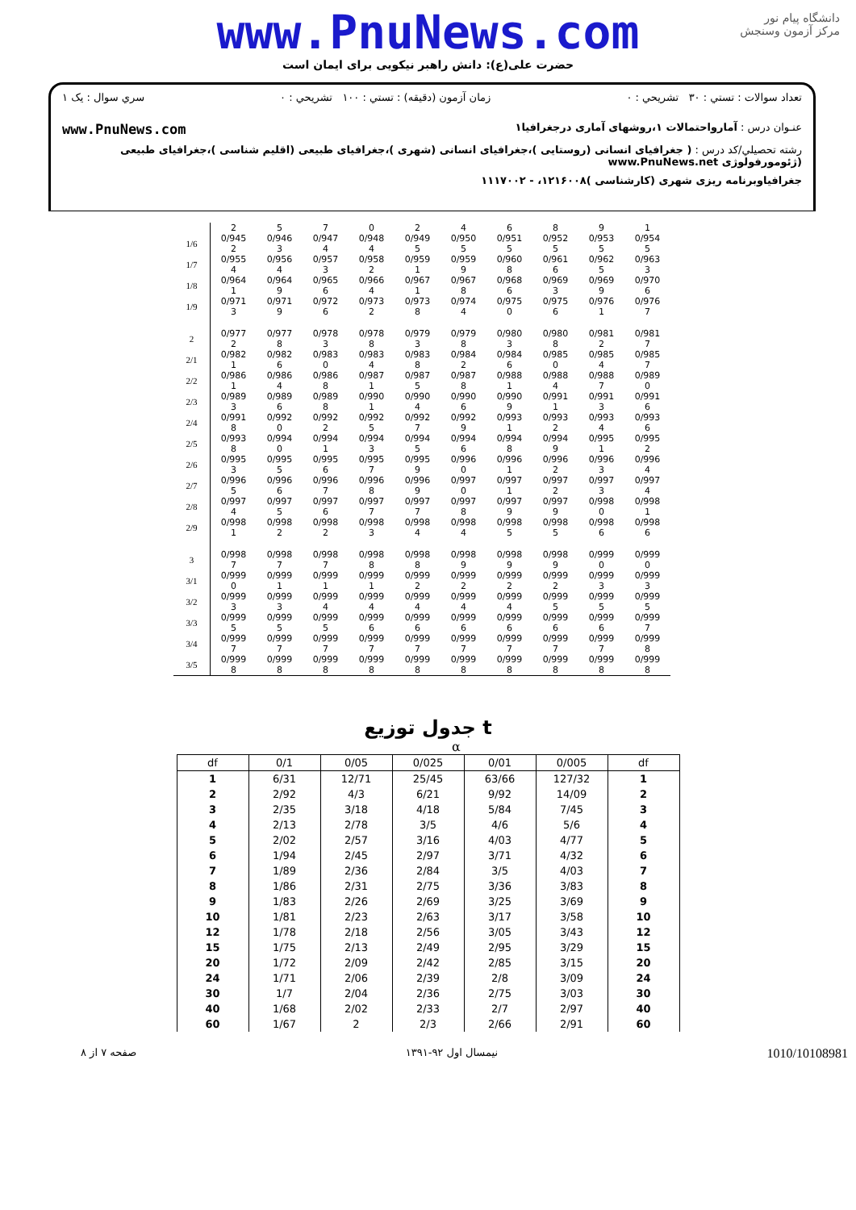www.PnuNews.com
دانشگاه پیام نور
مرکز آزمون وسنجش
حضرت علی(ع): دانش راهبر نیکویی برای ایمان است
تعداد سوالات : تستي : ۳۰ تشريحي : ۰ زمان آزمون (دقيقه) : تستي : ۱۰۰ تشريحي : ۰ سري سوال : يک ۱
عنـوان درس : آمارواحتمالات ۱،روشهای آماری درجغرافیا۱ www.PnuNews.com
رشته تحصيلي/کد درس : ( جغرافیای انسانی (روستایی )،جغرافیای انسانی (شهری )،جغرافیای طبیعی (اقلیم شناسی )،جغرافیای طبیعی (ژئومورفولوژی www.PnuNews.net
جغرافیاوبرنامه ریزی شهری (کارشناسی )۱۲۱۶۰۰۸، - ۱۱۱۷۰۰۲
| | 2 | 5 | 7 | 0 | 2 | 4 | 6 | 8 | 9 | 1 |
| 1/6 | 0/945 2 | 0/946 3 | 0/947 4 | 0/948 4 | 0/949 5 | 0/950 5 | 0/951 5 | 0/952 5 | 0/953 5 | 0/954 5 |
| 1/7 | 0/955 4 | 0/956 4 | 0/957 3 | 0/958 2 | 0/959 1 | 0/959 9 | 0/960 8 | 0/961 6 | 0/962 5 | 0/963 3 |
| 1/8 | 0/964 1 | 0/964 9 | 0/965 6 | 0/966 4 | 0/967 1 | 0/967 8 | 0/968 6 | 0/969 3 | 0/969 9 | 0/970 6 |
| 1/9 | 0/971 3 | 0/971 9 | 0/972 6 | 0/973 2 | 0/973 8 | 0/974 4 | 0/975 0 | 0/975 6 | 0/976 1 | 0/976 7 |
| 2 | 0/977 2 | 0/977 8 | 0/978 3 | 0/978 8 | 0/979 3 | 0/979 8 | 0/980 3 | 0/980 8 | 0/981 2 | 0/981 7 |
| 2/1 | 0/982 1 | 0/982 6 | 0/983 0 | 0/983 4 | 0/983 8 | 0/984 2 | 0/984 6 | 0/985 0 | 0/985 4 | 0/985 7 |
| 2/2 | 0/986 1 | 0/986 4 | 0/986 8 | 0/987 1 | 0/987 5 | 0/987 8 | 0/988 1 | 0/988 4 | 0/988 7 | 0/989 0 |
| 2/3 | 0/989 3 | 0/989 6 | 0/989 8 | 0/990 1 | 0/990 4 | 0/990 6 | 0/990 9 | 0/991 1 | 0/991 3 | 0/991 6 |
| 2/4 | 0/991 8 | 0/992 0 | 0/992 2 | 0/992 5 | 0/992 7 | 0/992 9 | 0/993 1 | 0/993 2 | 0/993 4 | 0/993 6 |
| 2/5 | 0/993 8 | 0/994 0 | 0/994 1 | 0/994 3 | 0/994 5 | 0/994 6 | 0/994 8 | 0/994 9 | 0/995 1 | 0/995 2 |
| 2/6 | 0/995 3 | 0/995 5 | 0/995 6 | 0/995 7 | 0/995 9 | 0/996 0 | 0/996 1 | 0/996 2 | 0/996 3 | 0/996 4 |
| 2/7 | 0/996 5 | 0/996 6 | 0/996 7 | 0/996 8 | 0/996 9 | 0/997 0 | 0/997 1 | 0/997 2 | 0/997 3 | 0/997 4 |
| 2/8 | 0/997 4 | 0/997 5 | 0/997 6 | 0/997 7 | 0/997 7 | 0/997 8 | 0/997 9 | 0/997 9 | 0/998 0 | 0/998 1 |
| 2/9 | 0/998 1 | 0/998 2 | 0/998 2 | 0/998 3 | 0/998 4 | 0/998 4 | 0/998 5 | 0/998 5 | 0/998 6 | 0/998 6 |
| 3 | 0/998 7 | 0/998 7 | 0/998 7 | 0/998 8 | 0/998 8 | 0/998 9 | 0/998 9 | 0/998 9 | 0/999 0 | 0/999 0 |
| 3/1 | 0/999 0 | 0/999 1 | 0/999 1 | 0/999 1 | 0/999 2 | 0/999 2 | 0/999 2 | 0/999 2 | 0/999 3 | 0/999 3 |
| 3/2 | 0/999 3 | 0/999 3 | 0/999 4 | 0/999 4 | 0/999 4 | 0/999 4 | 0/999 4 | 0/999 5 | 0/999 5 | 0/999 5 |
| 3/3 | 0/999 5 | 0/999 5 | 0/999 5 | 0/999 6 | 0/999 6 | 0/999 6 | 0/999 6 | 0/999 6 | 0/999 6 | 0/999 7 |
| 3/4 | 0/999 7 | 0/999 7 | 0/999 7 | 0/999 7 | 0/999 7 | 0/999 7 | 0/999 7 | 0/999 7 | 0/999 7 | 0/999 8 |
| 3/5 | 0/999 8 | 0/999 8 | 0/999 8 | 0/999 8 | 0/999 8 | 0/999 8 | 0/999 8 | 0/999 8 | 0/999 8 | 0/999 8 |
جدول توزیع t
α
| df | 0/1 | 0/05 | 0/025 | 0/01 | 0/005 | df |
| --- | --- | --- | --- | --- | --- | --- |
| 1 | 6/31 | 12/71 | 25/45 | 63/66 | 127/32 | 1 |
| 2 | 2/92 | 4/3 | 6/21 | 9/92 | 14/09 | 2 |
| 3 | 2/35 | 3/18 | 4/18 | 5/84 | 7/45 | 3 |
| 4 | 2/13 | 2/78 | 3/5 | 4/6 | 5/6 | 4 |
| 5 | 2/02 | 2/57 | 3/16 | 4/03 | 4/77 | 5 |
| 6 | 1/94 | 2/45 | 2/97 | 3/71 | 4/32 | 6 |
| 7 | 1/89 | 2/36 | 2/84 | 3/5 | 4/03 | 7 |
| 8 | 1/86 | 2/31 | 2/75 | 3/36 | 3/83 | 8 |
| 9 | 1/83 | 2/26 | 2/69 | 3/25 | 3/69 | 9 |
| 10 | 1/81 | 2/23 | 2/63 | 3/17 | 3/58 | 10 |
| 12 | 1/78 | 2/18 | 2/56 | 3/05 | 3/43 | 12 |
| 15 | 1/75 | 2/13 | 2/49 | 2/95 | 3/29 | 15 |
| 20 | 1/72 | 2/09 | 2/42 | 2/85 | 3/15 | 20 |
| 24 | 1/71 | 2/06 | 2/39 | 2/8 | 3/09 | 24 |
| 30 | 1/7 | 2/04 | 2/36 | 2/75 | 3/03 | 30 |
| 40 | 1/68 | 2/02 | 2/33 | 2/7 | 2/97 | 40 |
| 60 | 1/67 | 2 | 2/3 | 2/66 | 2/91 | 60 |
صفحه ۷ از ۸ نیمسال اول ۹۲-۱۳۹۱ 1010/10108981